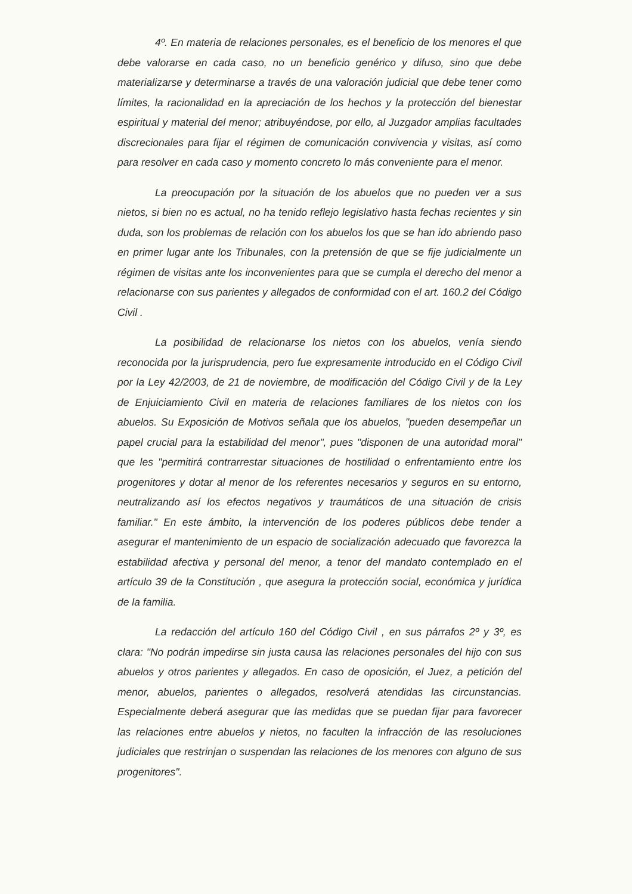4º. En materia de relaciones personales, es el beneficio de los menores el que debe valorarse en cada caso, no un beneficio genérico y difuso, sino que debe materializarse y determinarse a través de una valoración judicial que debe tener como límites, la racionalidad en la apreciación de los hechos y la protección del bienestar espiritual y material del menor; atribuyéndose, por ello, al Juzgador amplias facultades discrecionales para fijar el régimen de comunicación convivencia y visitas, así como para resolver en cada caso y momento concreto lo más conveniente para el menor.
La preocupación por la situación de los abuelos que no pueden ver a sus nietos, si bien no es actual, no ha tenido reflejo legislativo hasta fechas recientes y sin duda, son los problemas de relación con los abuelos los que se han ido abriendo paso en primer lugar ante los Tribunales, con la pretensión de que se fije judicialmente un régimen de visitas ante los inconvenientes para que se cumpla el derecho del menor a relacionarse con sus parientes y allegados de conformidad con el art. 160.2 del Código Civil .
La posibilidad de relacionarse los nietos con los abuelos, venía siendo reconocida por la jurisprudencia, pero fue expresamente introducido en el Código Civil por la Ley 42/2003, de 21 de noviembre, de modificación del Código Civil y de la Ley de Enjuiciamiento Civil en materia de relaciones familiares de los nietos con los abuelos. Su Exposición de Motivos señala que los abuelos, "pueden desempeñar un papel crucial para la estabilidad del menor", pues "disponen de una autoridad moral" que les "permitirá contrarrestar situaciones de hostilidad o enfrentamiento entre los progenitores y dotar al menor de los referentes necesarios y seguros en su entorno, neutralizando así los efectos negativos y traumáticos de una situación de crisis familiar." En este ámbito, la intervención de los poderes públicos debe tender a asegurar el mantenimiento de un espacio de socialización adecuado que favorezca la estabilidad afectiva y personal del menor, a tenor del mandato contemplado en el artículo 39 de la Constitución , que asegura la protección social, económica y jurídica de la familia.
La redacción del artículo 160 del Código Civil , en sus párrafos 2º y 3º, es clara: "No podrán impedirse sin justa causa las relaciones personales del hijo con sus abuelos y otros parientes y allegados. En caso de oposición, el Juez, a petición del menor, abuelos, parientes o allegados, resolverá atendidas las circunstancias. Especialmente deberá asegurar que las medidas que se puedan fijar para favorecer las relaciones entre abuelos y nietos, no faculten la infracción de las resoluciones judiciales que restrinjan o suspendan las relaciones de los menores con alguno de sus progenitores".